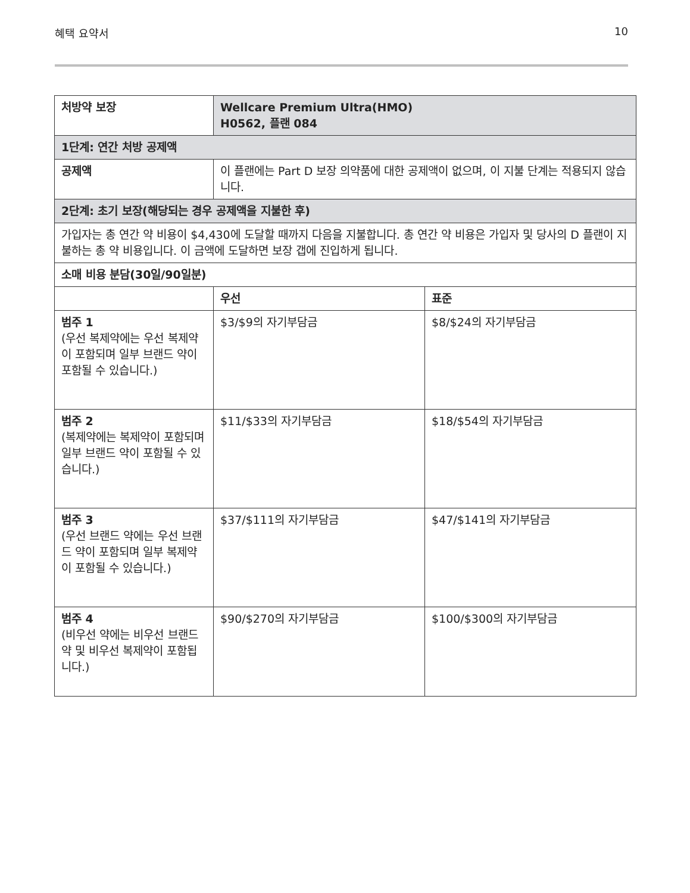혜택 요약서 10
| 처방약 보장 | Wellcare Premium Ultra(HMO) H0562, 플랜 084 | |
| --- | --- | --- |
| 1단계: 연간 처방 공제액 | | |
| 공제액 | 이 플랜에는 Part D 보장 의약품에 대한 공제액이 없으며, 이 지불 단계는 적용되지 않습니다. | |
| 2단계: 초기 보장(해당되는 경우 공제액을 지불한 후) | | |
| 가입자는 총 연간 약 비용이 $4,430에 도달할 때까지 다음을 지불합니다. 총 연간 약 비용은 가입자 및 당사의 D 플랜이 지불하는 총 약 비용입니다. 이 금액에 도달하면 보장 갭에 진입하게 됩니다. | | |
| 소매 비용 분담(30일/90일분) | | |
| | 우선 | 표준 |
| 범주 1 (우선 복제약에는 우선 복제약이 포함되며 일부 브랜드 약이 포함될 수 있습니다.) | $3/$9의 자기부담금 | $8/$24의 자기부담금 |
| 범주 2 (복제약에는 복제약이 포함되며 일부 브랜드 약이 포함될 수 있습니다.) | $11/$33의 자기부담금 | $18/$54의 자기부담금 |
| 범주 3 (우선 브랜드 약에는 우선 브랜드 약이 포함되며 일부 복제약이 포함될 수 있습니다.) | $37/$111의 자기부담금 | $47/$141의 자기부담금 |
| 범주 4 (비우선 약에는 비우선 브랜드 약 및 비우선 복제약이 포함됩니다.) | $90/$270의 자기부담금 | $100/$300의 자기부담금 |